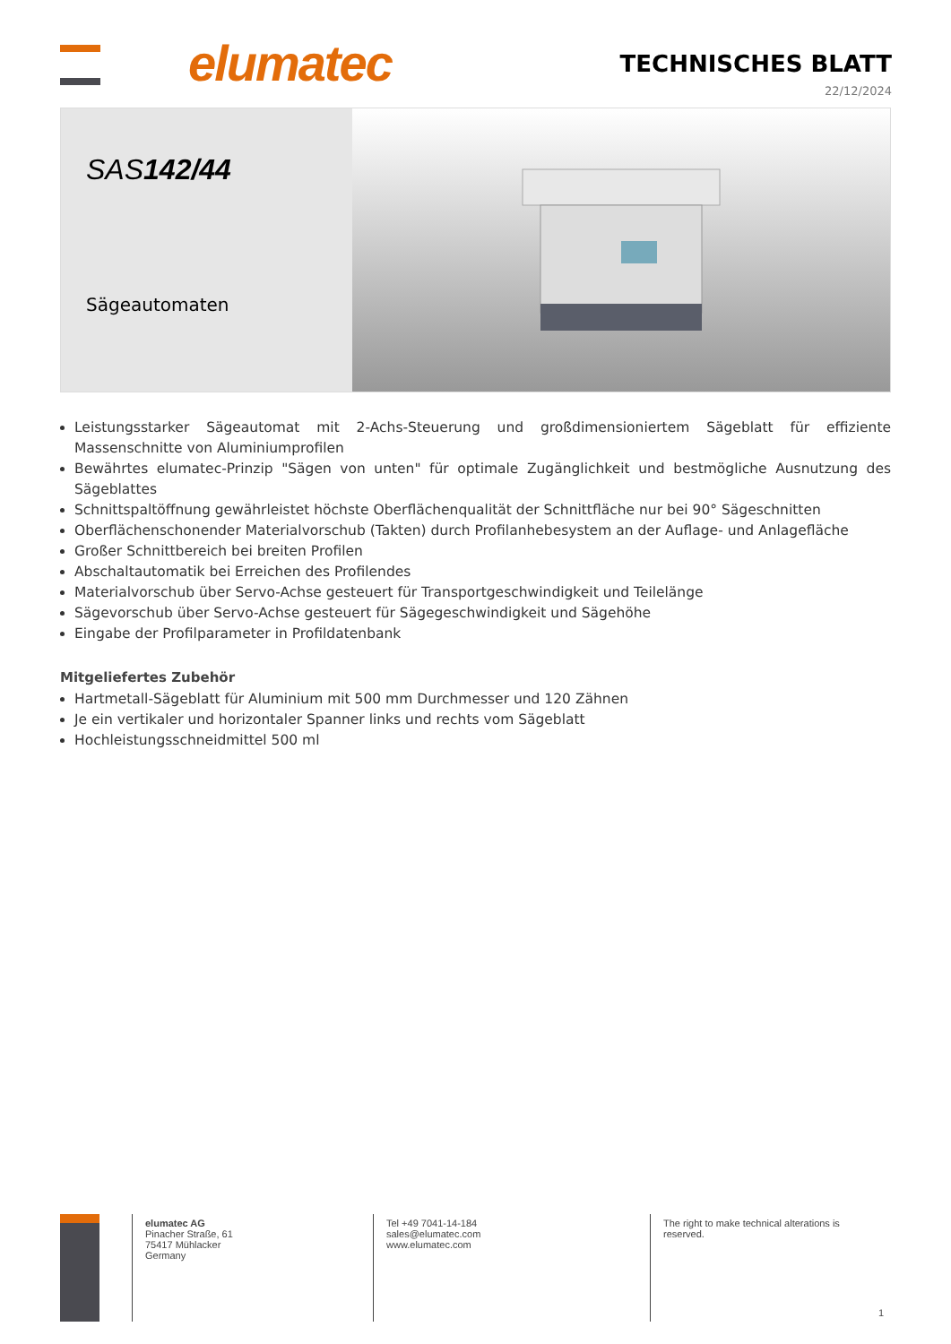elumatec
TECHNISCHES BLATT
22/12/2024
SAS142/44
Sägeautomaten
Leistungsstarker Sägeautomat mit 2-Achs-Steuerung und großdimensioniertem Sägeblatt für effiziente Massenschnitte von Aluminiumprofilen
Bewährtes elumatec-Prinzip "Sägen von unten" für optimale Zugänglichkeit und bestmögliche Ausnutzung des Sägeblattes
Schnittspaltöffnung gewährleistet höchste Oberflächenqualität der Schnittfläche nur bei 90° Sägeschnitten
Oberflächenschonender Materialvorschub (Takten) durch Profilanhebesystem an der Auflage- und Anlagefläche
Großer Schnittbereich bei breiten Profilen
Abschaltautomatik bei Erreichen des Profilendes
Materialvorschub über Servo-Achse gesteuert für Transportgeschwindigkeit und Teilelänge
Sägevorschub über Servo-Achse gesteuert für Sägegeschwindigkeit und Sägehöhe
Eingabe der Profilparameter in Profildatenbank
Mitgeliefertes Zubehör
Hartmetall-Sägeblatt für Aluminium mit 500 mm Durchmesser und 120 Zähnen
Je ein vertikaler und horizontaler Spanner links und rechts vom Sägeblatt
Hochleistungsschneidmittel 500 ml
elumatec AG
Pinacher Straße, 61
75417 Mühlacker
Germany
Tel +49 7041-14-184
sales@elumatec.com
www.elumatec.com
The right to make technical alterations is
reserved.
1